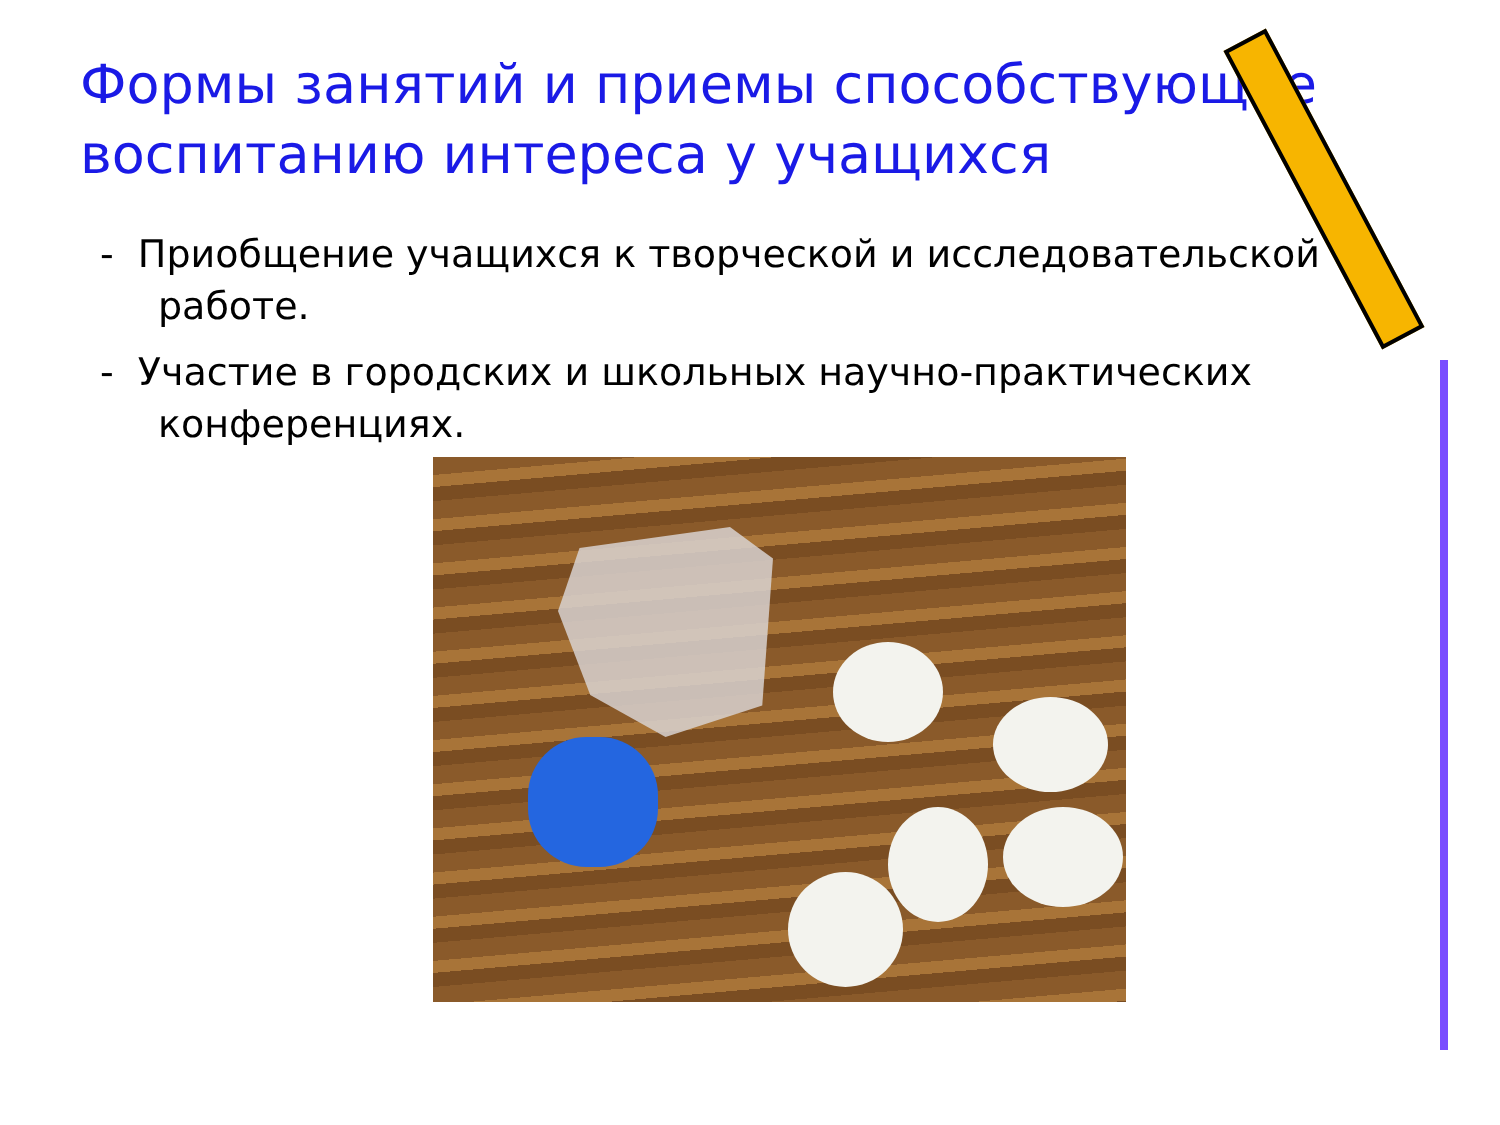Формы занятий и приемы способствующие воспитанию интереса у учащихся
- Приобщение учащихся к творческой и исследовательской работе.
- Участие в городских и школьных научно-практических конференциях.